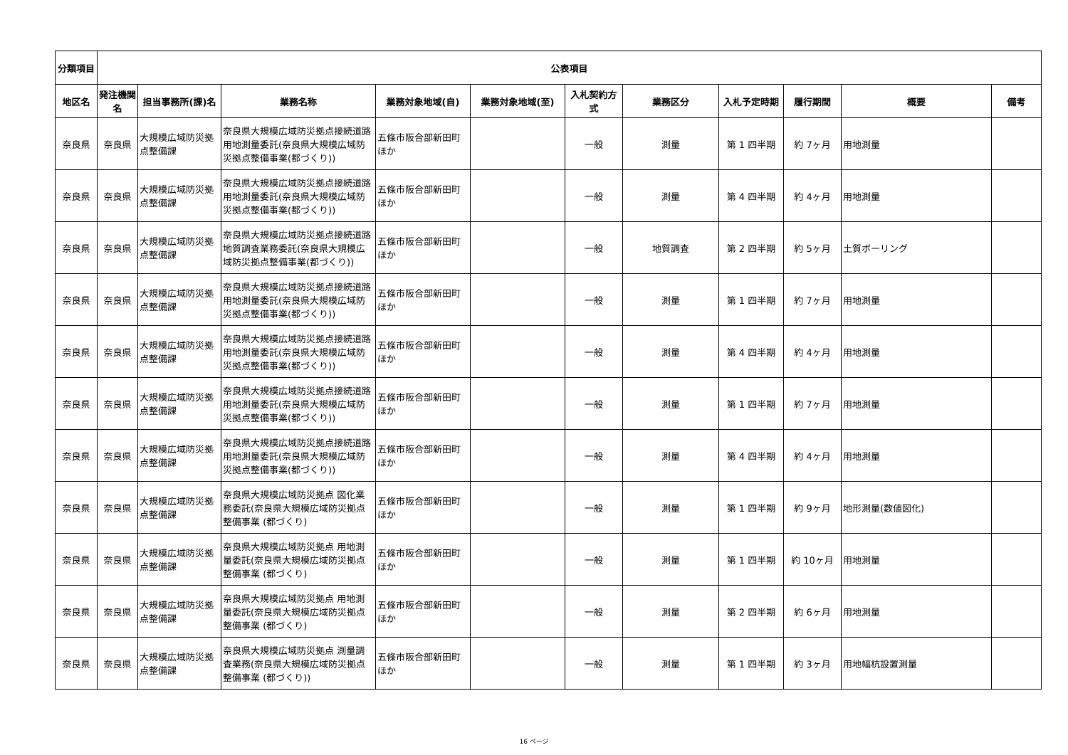| 分類項目 | 公表項目 | | | | | | | | | | |
| --- | --- | --- | --- | --- | --- | --- | --- | --- | --- | --- | --- |
| 地区名 | 発注機関名 | 担当事務所(課)名 | 業務名称 | 業務対象地域(自) | 業務対象地域(至) | 入札契約方式 | 業務区分 | 入札予定時期 | 履行期間 | 概要 | 備考 |
| 奈良県 | 奈良県 | 大規模広域防災拠点整備課 | 奈良県大規模広域防災拠点接続道路 用地測量委託(奈良県大規模広域防災拠点整備事業(都づくり)) | 五條市阪合部新田町 ほか | | 一般 | 測量 | 第 1 四半期 | 約 7ヶ月 | 用地測量 | |
| 奈良県 | 奈良県 | 大規模広域防災拠点整備課 | 奈良県大規模広域防災拠点接続道路 用地測量委託(奈良県大規模広域防災拠点整備事業(都づくり)) | 五條市阪合部新田町 ほか | | 一般 | 測量 | 第 4 四半期 | 約 4ヶ月 | 用地測量 | |
| 奈良県 | 奈良県 | 大規模広域防災拠点整備課 | 奈良県大規模広域防災拠点接続道路 地質調査業務委託(奈良県大規模広域防災拠点整備事業(都づくり)) | 五條市阪合部新田町 ほか | | 一般 | 地質調査 | 第 2 四半期 | 約 5ヶ月 | 土質ボーリング | |
| 奈良県 | 奈良県 | 大規模広域防災拠点整備課 | 奈良県大規模広域防災拠点接続道路 用地測量委託(奈良県大規模広域防災拠点整備事業(都づくり)) | 五條市阪合部新田町 ほか | | 一般 | 測量 | 第 1 四半期 | 約 7ヶ月 | 用地測量 | |
| 奈良県 | 奈良県 | 大規模広域防災拠点整備課 | 奈良県大規模広域防災拠点接続道路 用地測量委託(奈良県大規模広域防災拠点整備事業(都づくり)) | 五條市阪合部新田町 ほか | | 一般 | 測量 | 第 4 四半期 | 約 4ヶ月 | 用地測量 | |
| 奈良県 | 奈良県 | 大規模広域防災拠点整備課 | 奈良県大規模広域防災拠点接続道路 用地測量委託(奈良県大規模広域防災拠点整備事業(都づくり)) | 五條市阪合部新田町 ほか | | 一般 | 測量 | 第 1 四半期 | 約 7ヶ月 | 用地測量 | |
| 奈良県 | 奈良県 | 大規模広域防災拠点整備課 | 奈良県大規模広域防災拠点接続道路 用地測量委託(奈良県大規模広域防災拠点整備事業(都づくり)) | 五條市阪合部新田町 ほか | | 一般 | 測量 | 第 4 四半期 | 約 4ヶ月 | 用地測量 | |
| 奈良県 | 奈良県 | 大規模広域防災拠点整備課 | 奈良県大規模広域防災拠点 図化業務委託(奈良県大規模広域防災拠点整備事業 (都づくり) | 五條市阪合部新田町 ほか | | 一般 | 測量 | 第 1 四半期 | 約 9ヶ月 | 地形測量(数値図化) | |
| 奈良県 | 奈良県 | 大規模広域防災拠点整備課 | 奈良県大規模広域防災拠点 用地測量委託(奈良県大規模広域防災拠点整備事業 (都づくり) | 五條市阪合部新田町 ほか | | 一般 | 測量 | 第 1 四半期 | 約 10ヶ月 | 用地測量 | |
| 奈良県 | 奈良県 | 大規模広域防災拠点整備課 | 奈良県大規模広域防災拠点 用地測量委託(奈良県大規模広域防災拠点整備事業 (都づくり) | 五條市阪合部新田町 ほか | | 一般 | 測量 | 第 2 四半期 | 約 6ヶ月 | 用地測量 | |
| 奈良県 | 奈良県 | 大規模広域防災拠点整備課 | 奈良県大規模広域防災拠点 測量調査業務(奈良県大規模広域防災拠点整備事業 (都づくり)) | 五條市阪合部新田町 ほか | | 一般 | 測量 | 第 1 四半期 | 約 3ヶ月 | 用地幅杭設置測量 | |
16 ページ